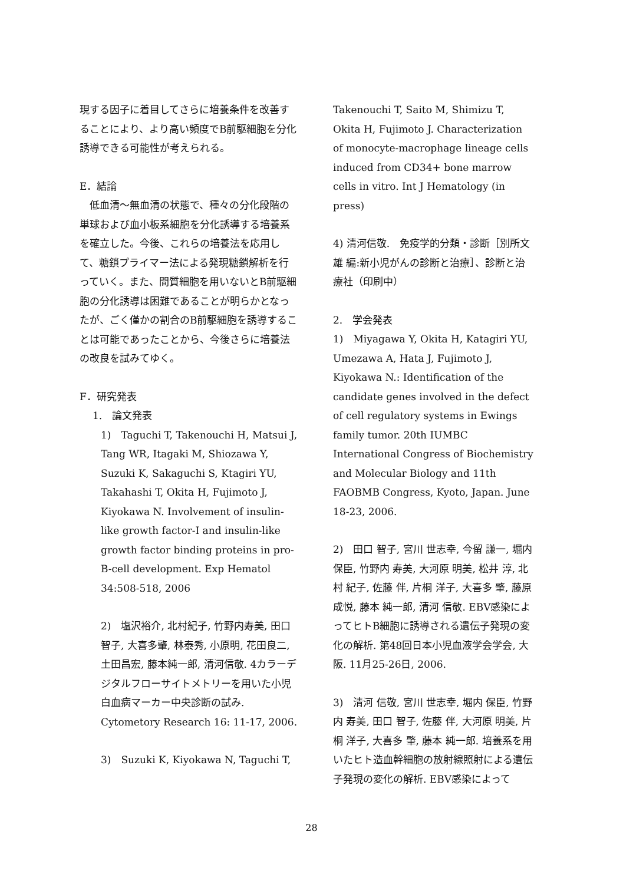現する因子に着目してさらに培養条件を改善することにより、より高い頻度でB前駆細胞を分化誘導できる可能性が考えられる。
E．結論
　低血清～無血清の状態で、種々の分化段階の単球および血小板系細胞を分化誘導する培養系を確立した。今後、これらの培養法を応用して、糖鎖プライマー法による発現糖鎖解析を行っていく。また、間質細胞を用いないとB前駆細胞の分化誘導は困難であることが明らかとなったが、ごく僅かの割合のB前駆細胞を誘導することは可能であったことから、今後さらに培養法の改良を試みてゆく。
F．研究発表
1.　論文発表
1)　Taguchi T, Takenouchi H, Matsui J, Tang WR, Itagaki M, Shiozawa Y, Suzuki K, Sakaguchi S, Ktagiri YU, Takahashi T, Okita H, Fujimoto J, Kiyokawa N. Involvement of insulin-like growth factor-I and insulin-like growth factor binding proteins in pro-B-cell development. Exp Hematol 34:508-518, 2006
2)　塩沢裕介, 北村紀子, 竹野内寿美, 田口智子, 大喜多肇, 林泰秀, 小原明, 花田良二, 土田昌宏, 藤本純一郎, 清河信敬. 4カラーデジタルフローサイトメトリーを用いた小児白血病マーカー中央診断の試み. Cytometory Research 16: 11-17, 2006.
3)　Suzuki K, Kiyokawa N, Taguchi T,
Takenouchi T, Saito M, Shimizu T, Okita H, Fujimoto J. Characterization of monocyte-macrophage lineage cells induced from CD34+ bone marrow cells in vitro. Int J Hematology (in press)
4) 清河信敬.　免疫学的分類・診断［別所文雄 編:新小児がんの診断と治療］、診断と治療社（印刷中）
2.　学会発表
1)　Miyagawa Y, Okita H, Katagiri YU, Umezawa A, Hata J, Fujimoto J, Kiyokawa N.: Identification of the candidate genes involved in the defect of cell regulatory systems in Ewings family tumor. 20th IUMBC International Congress of Biochemistry and Molecular Biology and 11th FAOBMB Congress, Kyoto, Japan. June 18-23, 2006.
2)　田口 智子, 宮川 世志幸, 今留 謙一, 堀内 保臣, 竹野内 寿美, 大河原 明美, 松井 淳, 北村 紀子, 佐藤 伴, 片桐 洋子, 大喜多 肇, 藤原 成悦, 藤本 純一郎, 清河 信敬. EBV感染によってヒトB細胞に誘導される遺伝子発現の変化の解析. 第48回日本小児血液学会学会, 大阪. 11月25-26日, 2006.
3)　清河 信敬, 宮川 世志幸, 堀内 保臣, 竹野内 寿美, 田口 智子, 佐藤 伴, 大河原 明美, 片桐 洋子, 大喜多 肇, 藤本 純一郎. 培養系を用いたヒト造血幹細胞の放射線照射による遺伝子発現の変化の解析. EBV感染によって
28